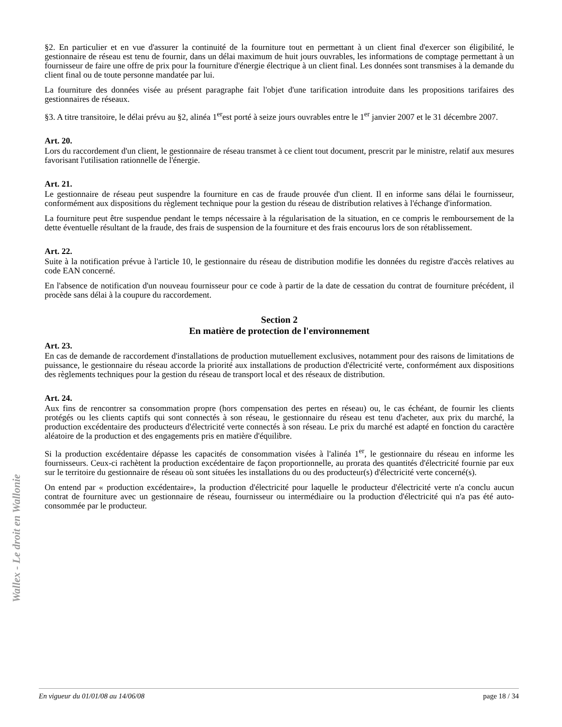Wallex - Le droit en Wallonie
§2. En particulier et en vue d'assurer la continuité de la fourniture tout en permettant à un client final d'exercer son éligibilité, le gestionnaire de réseau est tenu de fournir, dans un délai maximum de huit jours ouvrables, les informations de comptage permettant à un fournisseur de faire une offre de prix pour la fourniture d'énergie électrique à un client final. Les données sont transmises à la demande du client final ou de toute personne mandatée par lui.
La fourniture des données visée au présent paragraphe fait l'objet d'une tarification introduite dans les propositions tarifaires des gestionnaires de réseaux.
§3. A titre transitoire, le délai prévu au §2, alinéa 1<sup>er</sup>est porté à seize jours ouvrables entre le 1<sup>er</sup> janvier 2007 et le 31 décembre 2007.
Art. 20.
Lors du raccordement d'un client, le gestionnaire de réseau transmet à ce client tout document, prescrit par le ministre, relatif aux mesures favorisant l'utilisation rationnelle de l'énergie.
Art. 21.
Le gestionnaire de réseau peut suspendre la fourniture en cas de fraude prouvée d'un client. Il en informe sans délai le fournisseur, conformément aux dispositions du règlement technique pour la gestion du réseau de distribution relatives à l'échange d'information.
La fourniture peut être suspendue pendant le temps nécessaire à la régularisation de la situation, en ce compris le remboursement de la dette éventuelle résultant de la fraude, des frais de suspension de la fourniture et des frais encourus lors de son rétablissement.
Art. 22.
Suite à la notification prévue à l'article 10, le gestionnaire du réseau de distribution modifie les données du registre d'accès relatives au code EAN concerné.
En l'absence de notification d'un nouveau fournisseur pour ce code à partir de la date de cessation du contrat de fourniture précédent, il procède sans délai à la coupure du raccordement.
Section 2
En matière de protection de l'environnement
Art. 23.
En cas de demande de raccordement d'installations de production mutuellement exclusives, notamment pour des raisons de limitations de puissance, le gestionnaire du réseau accorde la priorité aux installations de production d'électricité verte, conformément aux dispositions des règlements techniques pour la gestion du réseau de transport local et des réseaux de distribution.
Art. 24.
Aux fins de rencontrer sa consommation propre (hors compensation des pertes en réseau) ou, le cas échéant, de fournir les clients protégés ou les clients captifs qui sont connectés à son réseau, le gestionnaire du réseau est tenu d'acheter, aux prix du marché, la production excédentaire des producteurs d'électricité verte connectés à son réseau. Le prix du marché est adapté en fonction du caractère aléatoire de la production et des engagements pris en matière d'équilibre.
Si la production excédentaire dépasse les capacités de consommation visées à l'alinéa 1<sup>er</sup>, le gestionnaire du réseau en informe les fournisseurs. Ceux-ci rachètent la production excédentaire de façon proportionnelle, au prorata des quantités d'électricité fournie par eux sur le territoire du gestionnaire de réseau où sont situées les installations du ou des producteur(s) d'électricité verte concerné(s).
On entend par « production excédentaire», la production d'électricité pour laquelle le producteur d'électricité verte n'a conclu aucun contrat de fourniture avec un gestionnaire de réseau, fournisseur ou intermédiaire ou la production d'électricité qui n'a pas été auto-consommée par le producteur.
En vigueur du 01/01/08 au 14/06/08 page 18 / 34